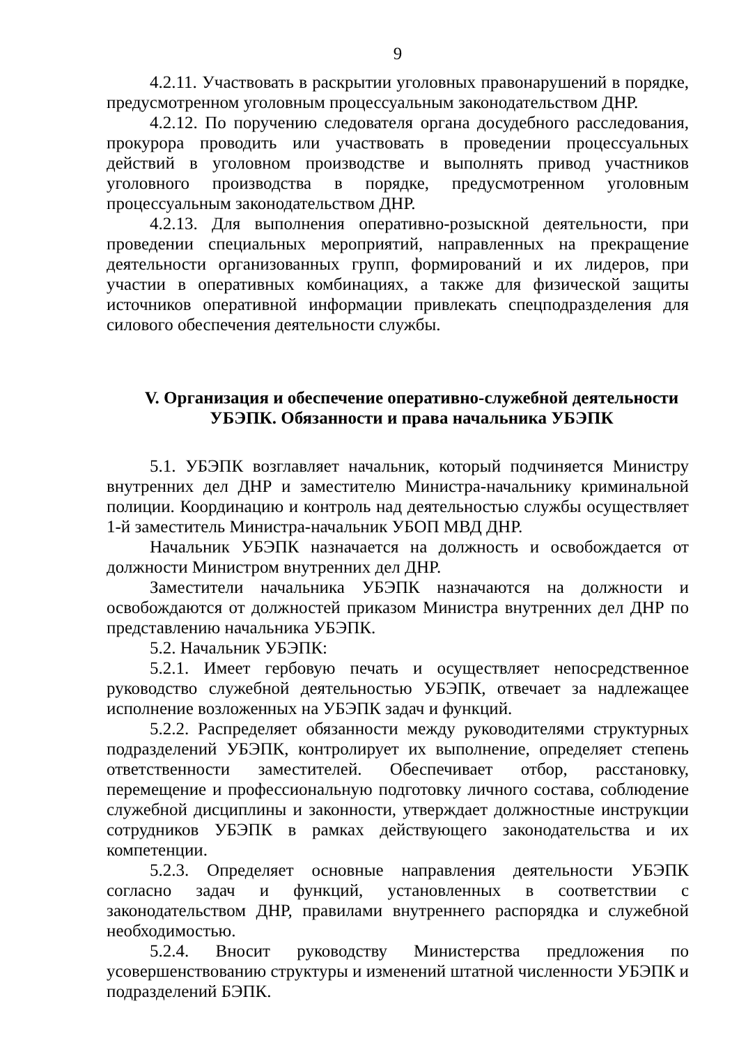9
4.2.11. Участвовать в раскрытии уголовных правонарушений в порядке, предусмотренном уголовным процессуальным законодательством ДНР.
4.2.12. По поручению следователя органа досудебного расследования, прокурора проводить или участвовать в проведении процессуальных действий в уголовном производстве и выполнять привод участников уголовного производства в порядке, предусмотренном уголовным процессуальным законодательством ДНР.
4.2.13. Для выполнения оперативно-розыскной деятельности, при проведении специальных мероприятий, направленных на прекращение деятельности организованных групп, формирований и их лидеров, при участии в оперативных комбинациях, а также для физической защиты источников оперативной информации привлекать спецподразделения для силового обеспечения деятельности службы.
V. Организация и обеспечение оперативно-служебной деятельности УБЭПК. Обязанности и права начальника УБЭПК
5.1. УБЭПК возглавляет начальник, который подчиняется Министру внутренних дел ДНР и заместителю Министра-начальнику криминальной полиции. Координацию и контроль над деятельностью службы осуществляет 1-й заместитель Министра-начальник УБОП МВД ДНР.
Начальник УБЭПК назначается на должность и освобождается от должности Министром внутренних дел ДНР.
Заместители начальника УБЭПК назначаются на должности и освобождаются от должностей приказом Министра внутренних дел ДНР по представлению начальника УБЭПК.
5.2. Начальник УБЭПК:
5.2.1. Имеет гербовую печать и осуществляет непосредственное руководство служебной деятельностью УБЭПК, отвечает за надлежащее исполнение возложенных на УБЭПК задач и функций.
5.2.2. Распределяет обязанности между руководителями структурных подразделений УБЭПК, контролирует их выполнение, определяет степень ответственности заместителей. Обеспечивает отбор, расстановку, перемещение и профессиональную подготовку личного состава, соблюдение служебной дисциплины и законности, утверждает должностные инструкции сотрудников УБЭПК в рамках действующего законодательства и их компетенции.
5.2.3. Определяет основные направления деятельности УБЭПК согласно задач и функций, установленных в соответствии с законодательством ДНР, правилами внутреннего распорядка и служебной необходимостью.
5.2.4. Вносит руководству Министерства предложения по усовершенствованию структуры и изменений штатной численности УБЭПК и подразделений БЭПК.